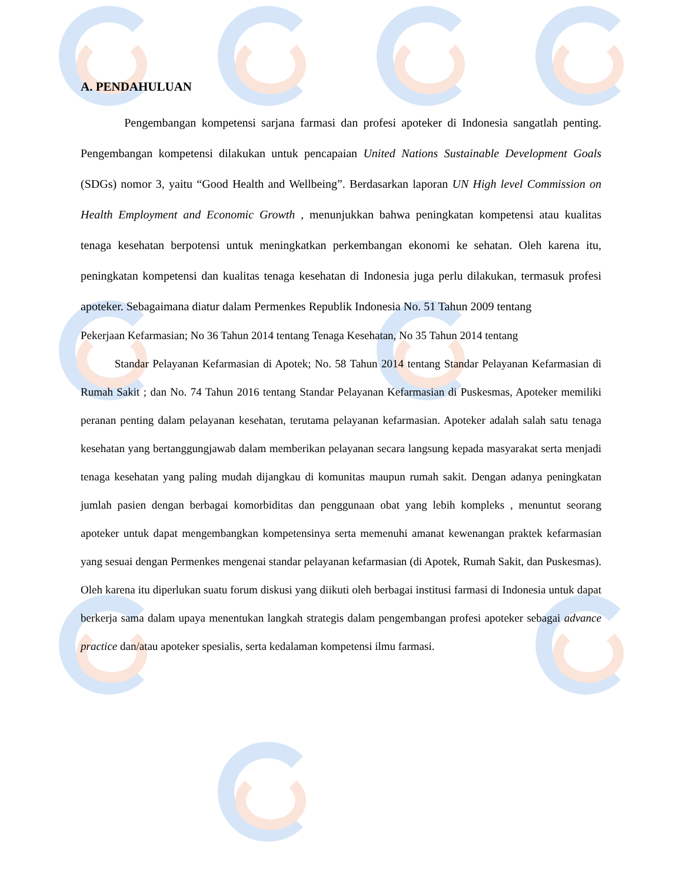A. PENDAHULUAN
Pengembangan kompetensi sarjana farmasi dan profesi apoteker di Indonesia sangatlah penting. Pengembangan kompetensi dilakukan untuk pencapaian United Nations Sustainable Development Goals (SDGs) nomor 3, yaitu “Good Health and Wellbeing”. Berdasarkan laporan UN High level Commission on Health Employment and Economic Growth , menunjukkan bahwa peningkatan kompetensi atau kualitas tenaga kesehatan berpotensi untuk meningkatkan perkembangan ekonomi ke sehatan. Oleh karena itu, peningkatan kompetensi dan kualitas tenaga kesehatan di Indonesia juga perlu dilakukan, termasuk profesi apoteker. Sebagaimana diatur dalam Permenkes Republik Indonesia No. 51 Tahun 2009 tentang
Pekerjaan Kefarmasian; No 36 Tahun 2014 tentang Tenaga Kesehatan, No 35 Tahun 2014 tentang
Standar Pelayanan Kefarmasian di Apotek; No. 58 Tahun 2014 tentang Standar Pelayanan Kefarmasian di Rumah Sakit ; dan No. 74 Tahun 2016 tentang Standar Pelayanan Kefarmasian di Puskesmas, Apoteker memiliki peranan penting dalam pelayanan kesehatan, terutama pelayanan kefarmasian. Apoteker adalah salah satu tenaga kesehatan yang bertanggungjawab dalam memberikan pelayanan secara langsung kepada masyarakat serta menjadi tenaga kesehatan yang paling mudah dijangkau di komunitas maupun rumah sakit. Dengan adanya peningkatan jumlah pasien dengan berbagai komorbiditas dan penggunaan obat yang lebih kompleks , menuntut seorang apoteker untuk dapat mengembangkan kompetensinya serta memenuhi amanat kewenangan praktek kefarmasian yang sesuai dengan Permenkes mengenai standar pelayanan kefarmasian (di Apotek, Rumah Sakit, dan Puskesmas). Oleh karena itu diperlukan suatu forum diskusi yang diikuti oleh berbagai institusi farmasi di Indonesia untuk dapat berkerja sama dalam upaya menentukan langkah strategis dalam pengembangan profesi apoteker sebagai advance practice dan/atau apoteker spesialis, serta kedalaman kompetensi ilmu farmasi.